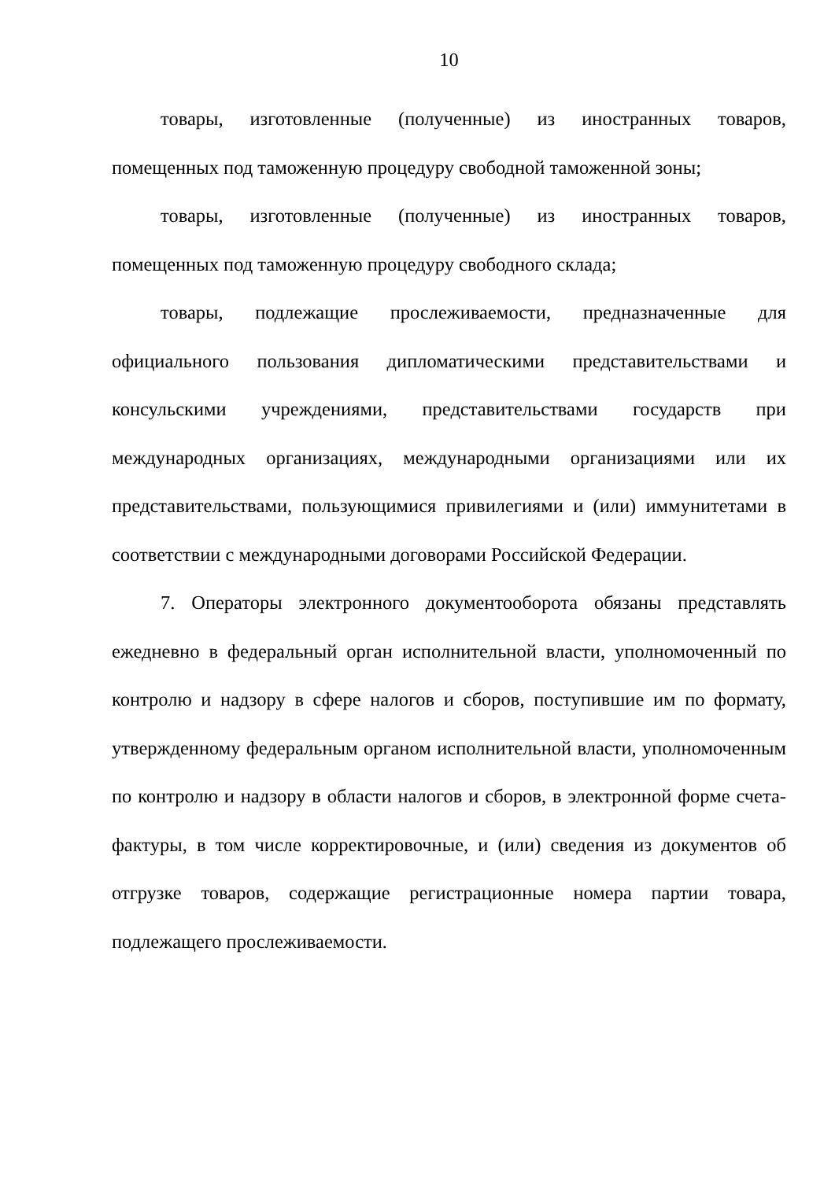10
товары, изготовленные (полученные) из иностранных товаров, помещенных под таможенную процедуру свободной таможенной зоны;
товары, изготовленные (полученные) из иностранных товаров, помещенных под таможенную процедуру свободного склада;
товары, подлежащие прослеживаемости, предназначенные для официального пользования дипломатическими представительствами и консульскими учреждениями, представительствами государств при международных организациях, международными организациями или их представительствами, пользующимися привилегиями и (или) иммунитетами в соответствии с международными договорами Российской Федерации.
7. Операторы электронного документооборота обязаны представлять ежедневно в федеральный орган исполнительной власти, уполномоченный по контролю и надзору в сфере налогов и сборов, поступившие им по формату, утвержденному федеральным органом исполнительной власти, уполномоченным по контролю и надзору в области налогов и сборов, в электронной форме счета-фактуры, в том числе корректировочные, и (или) сведения из документов об отгрузке товаров, содержащие регистрационные номера партии товара, подлежащего прослеживаемости.